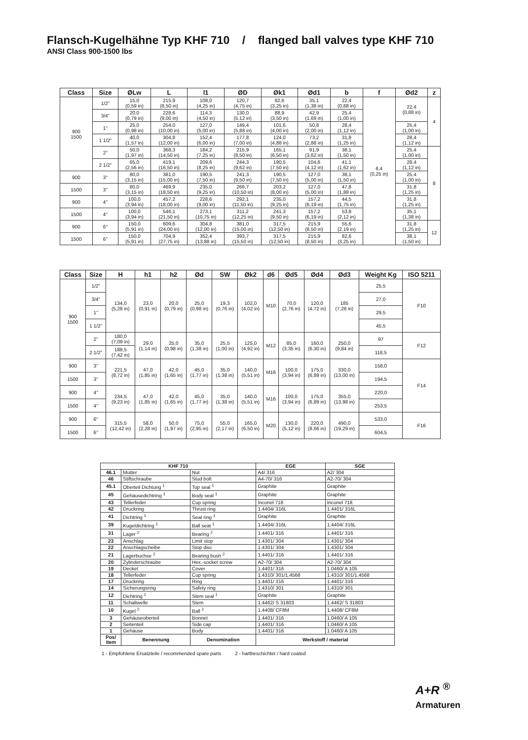Flansch-Kugelhähne Typ KHF 710 / flanged ball valves type KHF 710
ANSI Class 900-1500 lbs
| Class | Size | ØLw | L | l1 | ØD | Øk1 | Ød1 | b | f | Ød2 | z |
| --- | --- | --- | --- | --- | --- | --- | --- | --- | --- | --- | --- |
| 900 1500 | 1/2" | 15,0 (0,59 in) | 215,9 (8,50 in) | 108,0 (4,25 in) | 120,7 (4,75 in) | 82,6 (3,25 in) | 35,1 (1,38 in) | 22,4 (0,88 in) | 6,4 (0,25 in) | 22,4 (0,88 in) | 4 |
| | 3/4" | 20,0 (0,79 in) | 228,6 (9,00 in) | 114,3 (4,50 in) | 130,0 (5,12 in) | 88,9 (3,50 in) | 42,9 (1,69 in) | 25,4 (1,00 in) | | | |
| | 1" | 25,0 (0,98 in) | 254,0 (10,00 in) | 127,0 (5,00 in) | 149,4 (5,88 in) | 101,6 (4,00 in) | 50,8 (2,00 in) | 28,4 (1,12 in) | | 25,4 (1,00 in) | |
| | 1 1/2" | 40,0 (1,57 in) | 304,8 (12,00 in) | 152,4 (6,00 in) | 177,8 (7,00 in) | 124,0 (4,88 in) | 73,2 (2,88 in) | 31,8 (1,25 in) | | 28,4 (1,12 in) | |
| | 2" | 50,0 (1,97 in) | 368,3 (14,50 in) | 184,2 (7,25 in) | 215,9 (8,50 in) | 165,1 (6,50 in) | 91,9 (3,62 in) | 38,1 (1,50 in) | | 25,4 (1,00 in) | 8 |
| | 2 1/2" | 65,0 (2,56 in) | 419,1 (16,50 in) | 209,6 (8,25 in) | 244,3 (9,62 in) | 190,5 (7,50 in) | 104,6 (4,12 in) | 41,1 (1,62 in) | | 28,4 (1,12 in) | |
| 900 | 3" | 80,0 (3,15 in) | 381,0 (15,00 in) | 190,5 (7,50 in) | 241,3 (9,50 in) | 190,5 (7,50 in) | 127,0 (5,00 in) | 38,1 (1,50 in) | | 25,4 (1,00 in) | |
| 1500 | 3" | 80,0 (3,15 in) | 469,9 (18,50 in) | 235,0 (9,25 in) | 266,7 (10,50 in) | 203,2 (8,00 in) | 127,0 (5,00 in) | 47,8 (1,88 in) | | 31,8 (1,25 in) | |
| 900 | 4" | 100,0 (3,94 in) | 457,2 (18,00 in) | 228,6 (9,00 in) | 292,1 (11,50 in) | 235,0 (9,25 in) | 157,2 (6,19 in) | 44,5 (1,75 in) | | 31,8 (1,25 in) | |
| 1500 | 4" | 100,0 (3,94 in) | 546,1 (21,50 in) | 273,1 (10,75 in) | 311,2 (12,25 in) | 241,3 (9,50 in) | 157,2 (6,19 in) | 53,8 (2,12 in) | | 35,1 (1,38 in) | |
| 900 | 6" | 150,0 (5,91 in) | 609,6 (24,00 in) | 304,8 (12,00 in) | 381,0 (15,00 in) | 317,5 (12,50 in) | 215,9 (8,50 in) | 55,6 (2,19 in) | | 31,8 (1,25 in) | 12 |
| 1500 | 6" | 150,0 (5,91 in) | 704,9 (27,75 in) | 352,4 (13,88 in) | 393,7 (15,50 in) | 317,5 (12,50 in) | 215,9 (8,50 in) | 82,6 (3,25 in) | | 38,1 (1,50 in) | |
| Class | Size | H | h1 | h2 | Ød | SW | Øk2 | d6 | Ød5 | Ød4 | Ød3 | Weight Kg | ISO 5211 |
| --- | --- | --- | --- | --- | --- | --- | --- | --- | --- | --- | --- | --- | --- |
| 900 1500 | 1/2" | 134,0 (5,28 in) | 23,0 (0,91 in) | 20,0 (0,79 in) | 25,0 (0,98 in) | 19,3 (0,76 in) | 102,0 (4,02 in) | M10 | 70,0 (2,76 in) | 120,0 (4,72 in) | 185 (7,28 in) | 25,5 | F10 |
| | 3/4" | | | | | | | | | | | 27,0 | |
| | 1" | | | | | | | | | | | 29,5 | |
| | 1 1/2" | | | | | | | | | | | 45,5 | |
| | 2" | 180,0 (7,09 in) | 29,0 (1,14 in) | 25,0 (0,98 in) | 35,0 (1,38 in) | 25,5 (1,00 in) | 125,0 (4,92 in) | M12 | 85,0 (3,35 in) | 160,0 (6,30 in) | 250,0 (9,84 in) | 97 | F12 |
| | 2 1/2" | 188,5 (7,42 in) | | | | | | | | | | 118,5 | |
| 900 | 3" | 221,5 (8,72 in) | 47,0 (1,85 in) | 42,0 (1,65 in) | 45,0 (1,77 in) | 35,0 (1,38 in) | 140,0 (5,51 in) | M16 | 100,0 (3,94 in) | 175,0 (6,89 in) | 330,0 (13,00 in) | 158,0 | F14 |
| 1500 | 3" | | | | | | | | | | | 194,5 | |
| 900 | 4" | 234,5 (9,23 in) | 47,0 (1,85 in) | 42,0 (1,65 in) | 45,0 (1,77 in) | 35,0 (1,38 in) | 140,0 (5,51 in) | M16 | 100,0 (3,94 in) | 175,0 (6,89 in) | 355,0 (13,98 in) | 220,0 | |
| 1500 | 4" | | | | | | | | | | | 253,5 | |
| 900 | 6" | 315,5 (12,42 in) | 58,0 (2,28 in) | 50,0 (1,97 in) | 75,0 (2,95 in) | 55,0 (2,17 in) | 165,0 (6,50 in) | M20 | 130,0 (5,12 in) | 220,0 (8,66 in) | 490,0 (19,29 in) | 533,0 | F16 |
| 1500 | 6" | | | | | | | | | | | 604,5 | |
| KHF 710 | | | EGE | SGE |
| 46.1 | Mutter | Nut | A4/ 316 | A2/ 304 |
| 46 | Stiftschraube | Stud bolt | A4-70/ 316 | A2-70/ 304 |
| 45.1 | Oberteil Dichtung <sup>1</sup> | Top seal <sup>1</sup> | Graphite | Graphite |
| 45 | Gehäusedichtring <sup>1</sup> | Body seal <sup>1</sup> | Graphite | Graphite |
| 43 | Tellerfeder | Cup spring | Inconel 718 | Inconel 718 |
| 42 | Druckring | Thrust ring | 1.4404/ 316L | 1.4401/ 316L |
| 41 | Dichtring <sup>1</sup> | Seat ring <sup>1</sup> | Graphite | Graphite |
| 39 | Kugeldichtring <sup>1</sup> | Ball seat <sup>1</sup> | 1.4404/ 316L | 1.4404/ 316L |
| 31 | Lager <sup>2</sup> | Bearing <sup>2</sup> | 1.4401/ 316 | 1.4401/ 316 |
| 23 | Anschlag | Limit stop | 1.4301/ 304 | 1.4301/ 304 |
| 22 | Anschlagscheibe | Stop disc | 1.4301/ 304 | 1.4301/ 304 |
| 21 | Lagerbuchse <sup>2</sup> | Bearing bush <sup>2</sup> | 1.4401/ 316 | 1.4401/ 316 |
| 20 | Zylinderschraube | Hex.-socket screw | A2-70/ 304 | A2-70/ 304 |
| 19 | Deckel | Cover | 1.4401/ 316 | 1.0460/ A 105 |
| 18 | Tellerfeder | Cup spring | 1.4310/ 301/1.4568 | 1.4310/ 301/1.4568 |
| 17 | Druckring | Ring | 1.4401/ 316 | 1.4401/ 316 |
| 14 | Sicherungsring | Safety ring | 1.4310/ 301 | 1.4310/ 301 |
| 12 | Dichtring <sup>1</sup> | Stem seal <sup>1</sup> | Graphite | Graphite |
| 11 | Schaltwelle | Stem | 1.4462/ S 31803 | 1.4462/ S 31803 |
| 10 | Kugel <sup>2</sup> | Ball <sup>2</sup> | 1.4408/ CF8M | 1.4408/ CF8M |
| 3 | Gehäuseoberteil | Bonnet | 1.4401/ 316 | 1.0460/ A 105 |
| 2 | Seitenteil | Side cap | 1.4401/ 316 | 1.0460/ A 105 |
| 1 | Gehäuse | Body | 1.4401/ 316 | 1.0460/ A 105 |
| Pos/ item | Benennung | Denomination | Werkstoff / material | |
1 - Empfohlene Ersatzteile / recommended spare parts 2 - hartbeschichtet / hard coated
A+R <sup>®</sup>
Armaturen